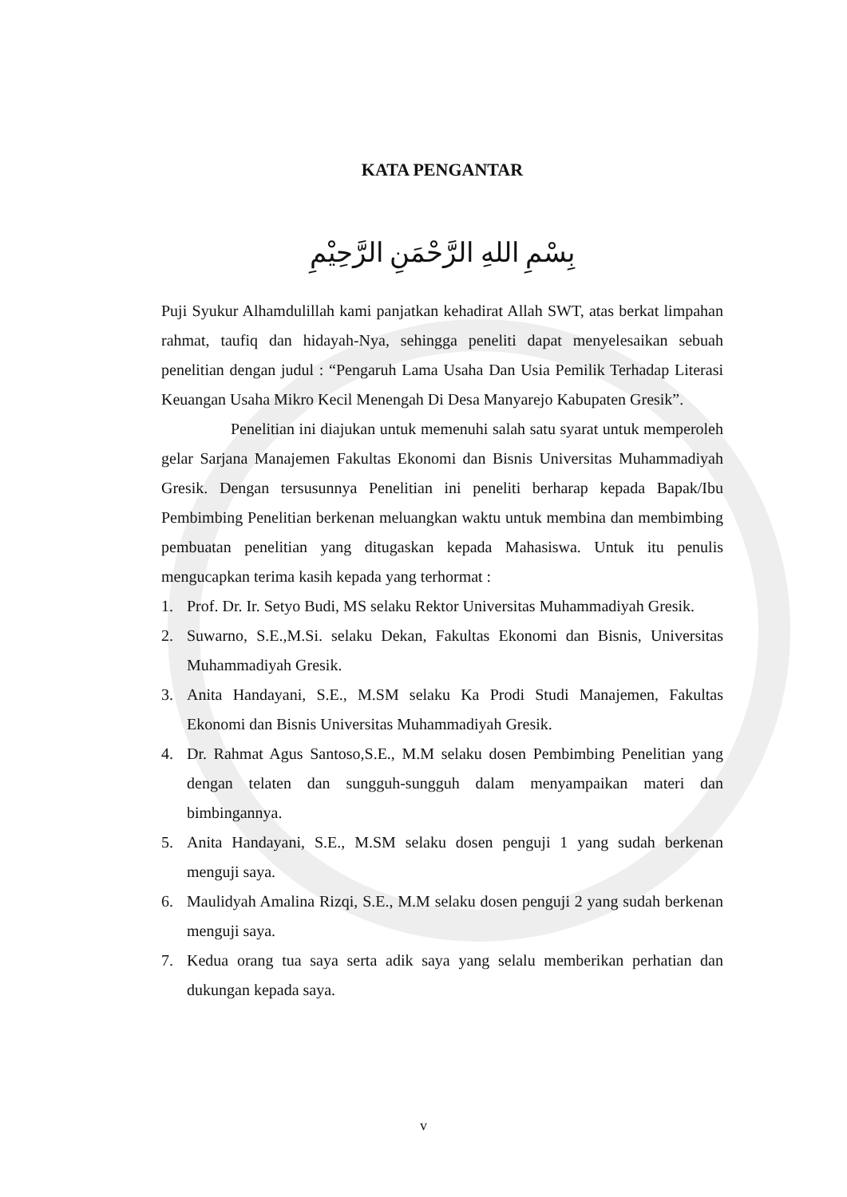KATA PENGANTAR
بِسْمِ اللهِ الرَّحْمَنِ الرَّحِيْمِ
Puji Syukur Alhamdulillah kami panjatkan kehadirat Allah SWT, atas berkat limpahan rahmat, taufiq dan hidayah-Nya, sehingga peneliti dapat menyelesaikan sebuah penelitian dengan judul : “Pengaruh Lama Usaha Dan Usia Pemilik Terhadap Literasi Keuangan Usaha Mikro Kecil Menengah Di Desa Manyarejo Kabupaten Gresik”.
Penelitian ini diajukan untuk memenuhi salah satu syarat untuk memperoleh gelar Sarjana Manajemen Fakultas Ekonomi dan Bisnis Universitas Muhammadiyah Gresik. Dengan tersusunnya Penelitian ini peneliti berharap kepada Bapak/Ibu Pembimbing Penelitian berkenan meluangkan waktu untuk membina dan membimbing pembuatan penelitian yang ditugaskan kepada Mahasiswa. Untuk itu penulis mengucapkan terima kasih kepada yang terhormat :
1. Prof. Dr. Ir. Setyo Budi, MS selaku Rektor Universitas Muhammadiyah Gresik.
2. Suwarno, S.E.,M.Si. selaku Dekan, Fakultas Ekonomi dan Bisnis, Universitas Muhammadiyah Gresik.
3. Anita Handayani, S.E., M.SM selaku Ka Prodi Studi Manajemen, Fakultas Ekonomi dan Bisnis Universitas Muhammadiyah Gresik.
4. Dr. Rahmat Agus Santoso,S.E., M.M selaku dosen Pembimbing Penelitian yang dengan telaten dan sungguh-sungguh dalam menyampaikan materi dan bimbingannya.
5. Anita Handayani, S.E., M.SM selaku dosen penguji 1 yang sudah berkenan menguji saya.
6. Maulidyah Amalina Rizqi, S.E., M.M selaku dosen penguji 2 yang sudah berkenan menguji saya.
7. Kedua orang tua saya serta adik saya yang selalu memberikan perhatian dan dukungan kepada saya.
v